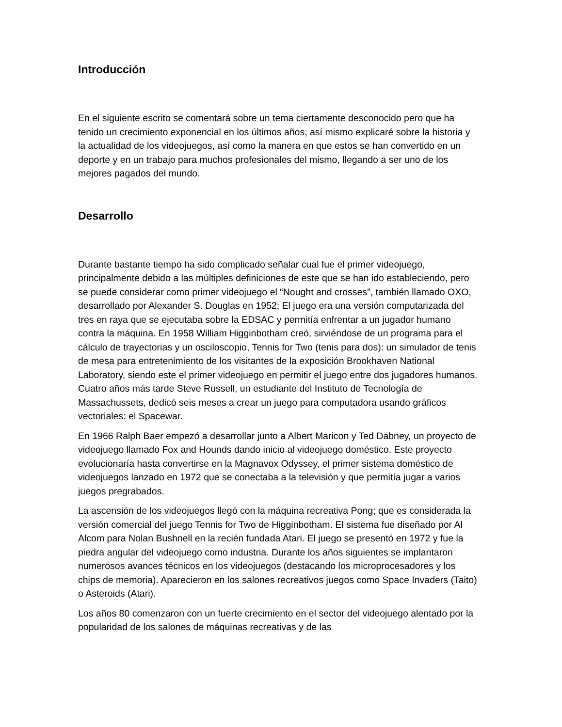Introducción
En el siguiente escrito se comentará sobre un tema ciertamente desconocido pero que ha tenido un crecimiento exponencial en los últimos años, así mismo explicaré sobre la historia y la actualidad de los videojuegos, así como la manera en que estos se han convertido en un deporte y en un trabajo para muchos profesionales del mismo, llegando a ser uno de los mejores pagados del mundo.
Desarrollo
Durante bastante tiempo ha sido complicado señalar cual fue el primer videojuego, principalmente debido a las múltiples definiciones de este que se han ido estableciendo, pero se puede considerar como primer videojuego el “Nought and crosses”, también llamado OXO, desarrollado por Alexander S. Douglas en 1952; El juego era una versión computarizada del tres en raya que se ejecutaba sobre la EDSAC y permitía enfrentar a un jugador humano contra la máquina. En 1958 William Higginbotham creó, sirviéndose de un programa para el cálculo de trayectorias y un osciloscopio, Tennis for Two (tenis para dos): un simulador de tenis de mesa para entretenimiento de los visitantes de la exposición Brookhaven National Laboratory, siendo este el primer videojuego en permitir el juego entre dos jugadores humanos. Cuatro años más tarde Steve Russell, un estudiante del Instituto de Tecnología de Massachussets, dedicó seis meses a crear un juego para computadora usando gráficos vectoriales: el Spacewar.
En 1966 Ralph Baer empezó a desarrollar junto a Albert Maricon y Ted Dabney, un proyecto de videojuego llamado Fox and Hounds dando inicio al videojuego doméstico. Este proyecto evolucionaría hasta convertirse en la Magnavox Odyssey, el primer sistema doméstico de videojuegos lanzado en 1972 que se conectaba a la televisión y que permitía jugar a varios juegos pregrabados.
La ascensión de los videojuegos llegó con la máquina recreativa Pong; que es considerada la versión comercial del juego Tennis for Two de Higginbotham. El sistema fue diseñado por Al Alcom para Nolan Bushnell en la recién fundada Atari. El juego se presentó en 1972 y fue la piedra angular del videojuego como industria. Durante los años siguientes se implantaron numerosos avances técnicos en los videojuegos (destacando los microprocesadores y los chips de memoria). Aparecieron en los salones recreativos juegos como Space Invaders (Taito) o Asteroids (Atari).
Los años 80 comenzaron con un fuerte crecimiento en el sector del videojuego alentado por la popularidad de los salones de máquinas recreativas y de las